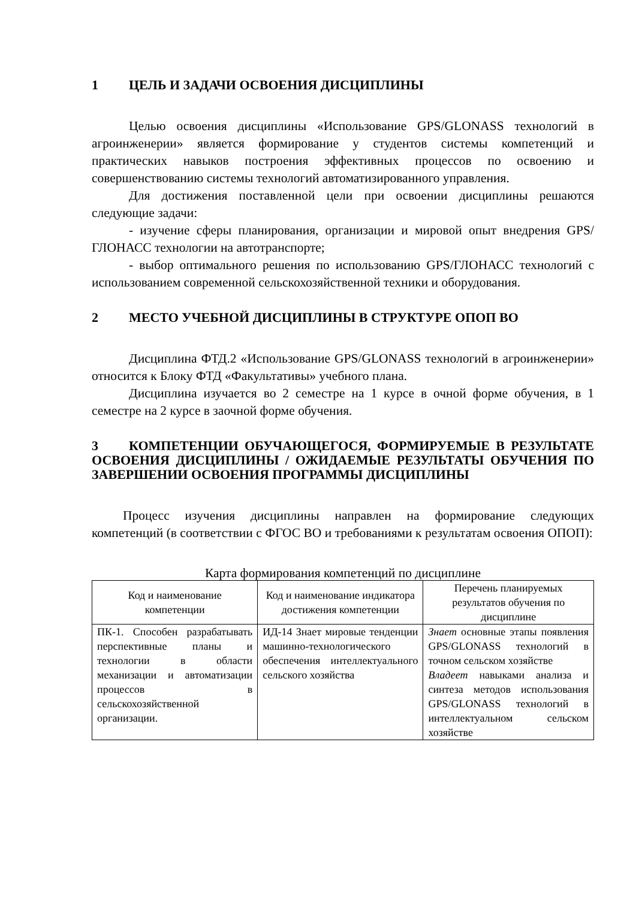1 ЦЕЛЬ И ЗАДАЧИ ОСВОЕНИЯ ДИСЦИПЛИНЫ
Целью освоения дисциплины «Использование GPS/GLONASS технологий в агроинженерии» является формирование у студентов системы компетенций и практических навыков построения эффективных процессов по освоению и совершенствованию системы технологий автоматизированного управления.
Для достижения поставленной цели при освоении дисциплины решаются следующие задачи:
- изучение сферы планирования, организации и мировой опыт внедрения GPS/ГЛОНАСС технологии на автотранспорте;
- выбор оптимального решения по использованию GPS/ГЛОНАСС технологий с использованием современной сельскохозяйственной техники и оборудования.
2 МЕСТО УЧЕБНОЙ ДИСЦИПЛИНЫ В СТРУКТУРЕ ОПОП ВО
Дисциплина ФТД.2 «Использование GPS/GLONASS технологий в агроинженерии» относится к Блоку ФТД «Факультативы» учебного плана.
Дисциплина изучается во 2 семестре на 1 курсе в очной форме обучения, в 1 семестре на 2 курсе в заочной форме обучения.
3 КОМПЕТЕНЦИИ ОБУЧАЮЩЕГОСЯ, ФОРМИРУЕМЫЕ В РЕЗУЛЬТАТЕ ОСВОЕНИЯ ДИСЦИПЛИНЫ / ОЖИДАЕМЫЕ РЕЗУЛЬТАТЫ ОБУЧЕНИЯ ПО ЗАВЕРШЕНИИ ОСВОЕНИЯ ПРОГРАММЫ ДИСЦИПЛИНЫ
Процесс изучения дисциплины направлен на формирование следующих компетенций (в соответствии с ФГОС ВО и требованиями к результатам освоения ОПОП):
Карта формирования компетенций по дисциплине
| Код и наименование компетенции | Код и наименование индикатора достижения компетенции | Перечень планируемых результатов обучения по дисциплине |
| --- | --- | --- |
| ПК-1. Способен разрабатывать перспективные планы и технологии в области механизации и автоматизации процессов в сельскохозяйственной организации. | ИД-14 Знает мировые тенденции машинно-технологического обеспечения интеллектуального сельского хозяйства | Знает основные этапы появления GPS/GLONASS технологий в точном сельском хозяйстве Владеет навыками анализа и синтеза методов использования GPS/GLONASS технологий в интеллектуальном сельском хозяйстве |